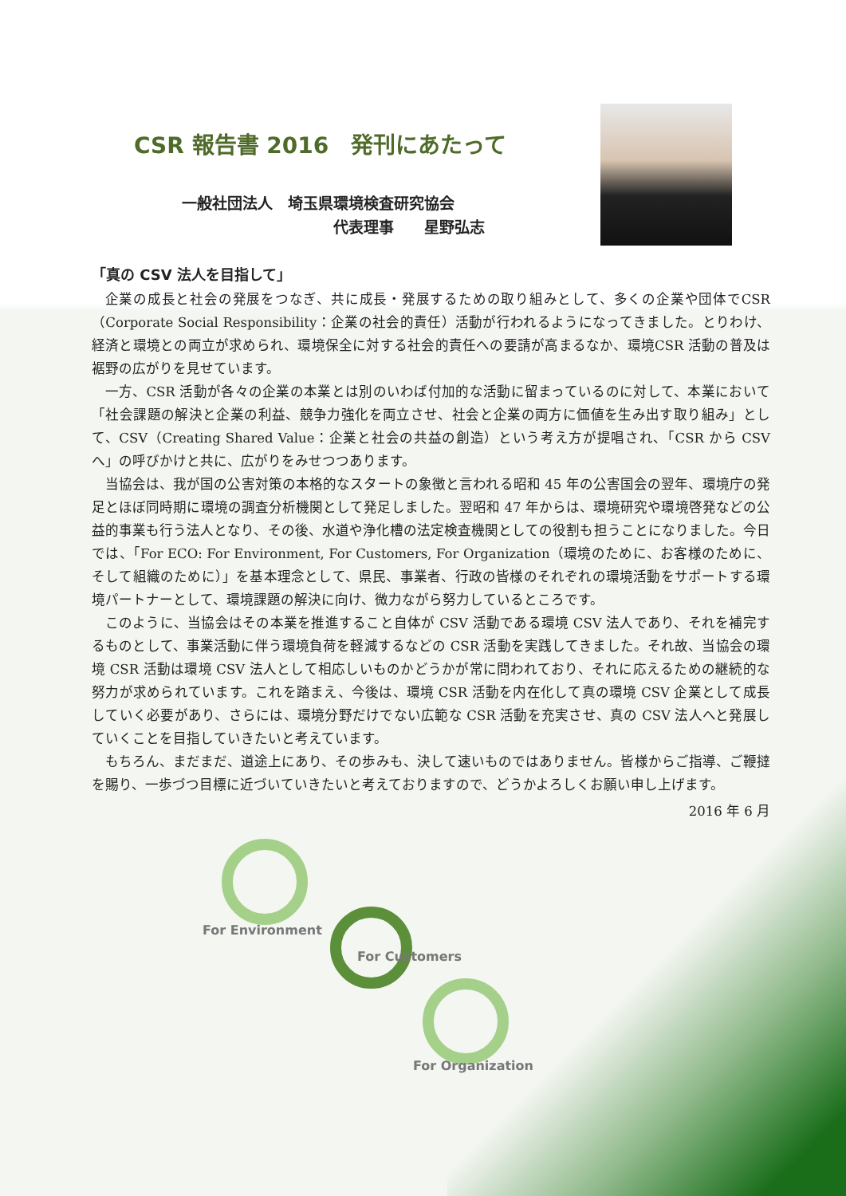CSR 報告書 2016　発刊にあたって
一般社団法人　埼玉県環境検査研究協会
代表理事　　星野弘志
「真の CSV 法人を目指して」
企業の成長と社会の発展をつなぎ、共に成長・発展するための取り組みとして、多くの企業や団体でCSR（Corporate Social Responsibility：企業の社会的責任）活動が行われるようになってきました。とりわけ、経済と環境との両立が求められ、環境保全に対する社会的責任への要請が高まるなか、環境CSR 活動の普及は裾野の広がりを見せています。
一方、CSR 活動が各々の企業の本業とは別のいわば付加的な活動に留まっているのに対して、本業において「社会課題の解決と企業の利益、競争力強化を両立させ、社会と企業の両方に価値を生み出す取り組み」として、CSV（Creating Shared Value：企業と社会の共益の創造）という考え方が提唱され、「CSR から CSV へ」の呼びかけと共に、広がりをみせつつあります。
当協会は、我が国の公害対策の本格的なスタートの象徴と言われる昭和 45 年の公害国会の翌年、環境庁の発足とほぼ同時期に環境の調査分析機関として発足しました。翌昭和 47 年からは、環境研究や環境啓発などの公益的事業も行う法人となり、その後、水道や浄化槽の法定検査機関としての役割も担うことになりました。今日では、「For ECO: For Environment, For Customers, For Organization（環境のために、お客様のために、そして組織のために）」を基本理念として、県民、事業者、行政の皆様のそれぞれの環境活動をサポートする環境パートナーとして、環境課題の解決に向け、微力ながら努力しているところです。
このように、当協会はその本業を推進すること自体が CSV 活動である環境 CSV 法人であり、それを補完するものとして、事業活動に伴う環境負荷を軽減するなどの CSR 活動を実践してきました。それ故、当協会の環境 CSR 活動は環境 CSV 法人として相応しいものかどうかが常に問われており、それに応えるための継続的な努力が求められています。これを踏まえ、今後は、環境 CSR 活動を内在化して真の環境 CSV 企業として成長していく必要があり、さらには、環境分野だけでない広範な CSR 活動を充実させ、真の CSV 法人へと発展していくことを目指していきたいと考えています。
もちろん、まだまだ、道途上にあり、その歩みも、決して速いものではありません。皆様からご指導、ご鞭撻を賜り、一歩づつ目標に近づいていきたいと考えておりますので、どうかよろしくお願い申し上げます。
2016 年 6 月
For Environment
For Customers
For Organization